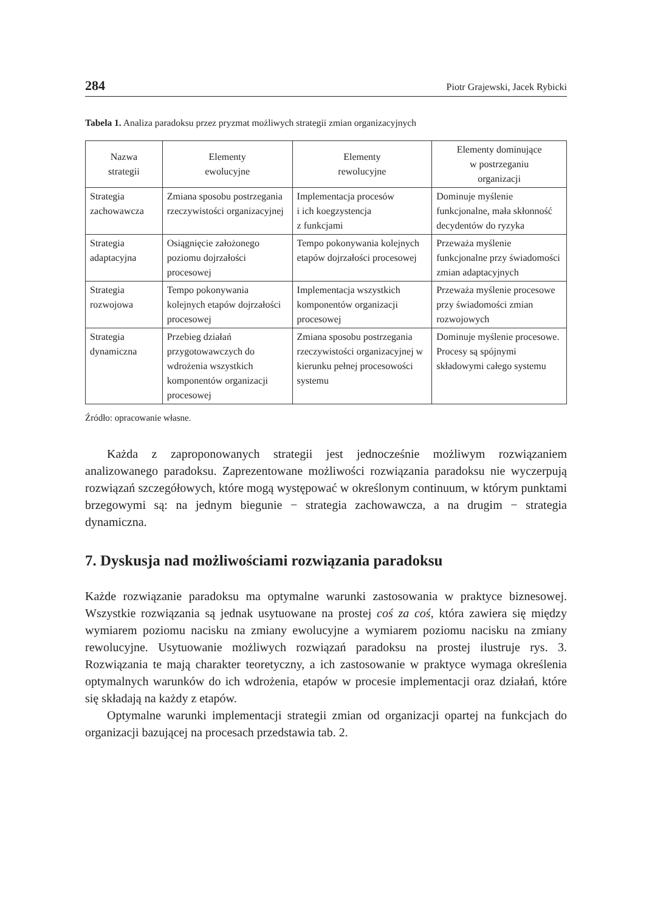284 Piotr Grajewski, Jacek Rybicki
Tabela 1. Analiza paradoksu przez pryzmat możliwych strategii zmian organizacyjnych
| Nazwa strategii | Elementy ewolucyjne | Elementy rewolucyjne | Elementy dominujące w postrzeganiu organizacji |
| --- | --- | --- | --- |
| Strategia zachowawcza | Zmiana sposobu postrzegania rzeczywistości organizacyjnej | Implementacja procesów i ich koegzystencja z funkcjami | Dominuje myślenie funkcjonalne, mała skłonność decydentów do ryzyka |
| Strategia adaptacyjna | Osiągnięcie założonego poziomu dojrzałości procesowej | Tempo pokonywania kolejnych etapów dojrzałości procesowej | Przeważa myślenie funkcjonalne przy świadomości zmian adaptacyjnych |
| Strategia rozwojowa | Tempo pokonywania kolejnych etapów dojrzałości procesowej | Implementacja wszystkich komponentów organizacji procesowej | Przeważa myślenie procesowe przy świadomości zmian rozwojowych |
| Strategia dynamiczna | Przebieg działań przygotowawczych do wdrożenia wszystkich komponentów organizacji procesowej | Zmiana sposobu postrzegania rzeczywistości organizacyjnej w kierunku pełnej procesowości systemu | Dominuje myślenie procesowe. Procesy są spójnymi składowymi całego systemu |
Źródło: opracowanie własne.
Każda z zaproponowanych strategii jest jednocześnie możliwym rozwiązaniem analizowanego paradoksu. Zaprezentowane możliwości rozwiązania paradoksu nie wyczerpują rozwiązań szczegółowych, które mogą występować w określonym continuum, w którym punktami brzegowymi są: na jednym biegunie − strategia zachowawcza, a na drugim − strategia dynamiczna.
7. Dyskusja nad możliwościami rozwiązania paradoksu
Każde rozwiązanie paradoksu ma optymalne warunki zastosowania w praktyce biznesowej. Wszystkie rozwiązania są jednak usytuowane na prostej coś za coś, która zawiera się między wymiarem poziomu nacisku na zmiany ewolucyjne a wymiarem poziomu nacisku na zmiany rewolucyjne. Usytuowanie możliwych rozwiązań paradoksu na prostej ilustruje rys. 3. Rozwiązania te mają charakter teoretyczny, a ich zastosowanie w praktyce wymaga określenia optymalnych warunków do ich wdrożenia, etapów w procesie implementacji oraz działań, które się składają na każdy z etapów.
Optymalne warunki implementacji strategii zmian od organizacji opartej na funkcjach do organizacji bazującej na procesach przedstawia tab. 2.